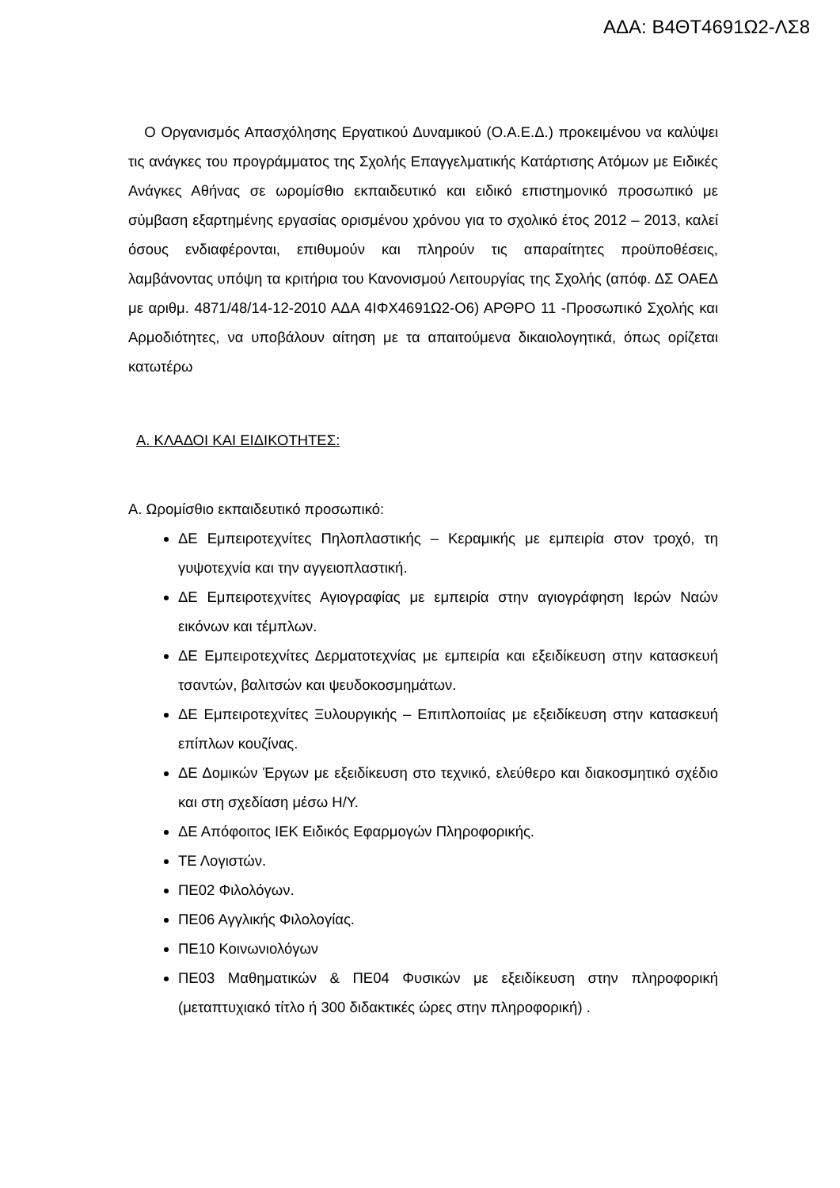ΑΔΑ: Β4ΘΤ4691Ω2-ΛΣ8
Ο Οργανισμός Απασχόλησης Εργατικού Δυναμικού (Ο.Α.Ε.Δ.) προκειμένου να καλύψει τις ανάγκες του προγράμματος της Σχολής Επαγγελματικής Κατάρτισης Ατόμων με Ειδικές Ανάγκες Αθήνας σε ωρομίσθιο εκπαιδευτικό και ειδικό επιστημονικό προσωπικό με σύμβαση εξαρτημένης εργασίας ορισμένου χρόνου για το σχολικό έτος 2012 – 2013, καλεί όσους ενδιαφέρονται, επιθυμούν και πληρούν τις απαραίτητες προϋποθέσεις, λαμβάνοντας υπόψη τα κριτήρια του Κανονισμού Λειτουργίας της Σχολής (απόφ. ΔΣ ΟΑΕΔ με αριθμ. 4871/48/14-12-2010 ΑΔΑ 4ΙΦΧ4691Ω2-Ο6) ΑΡΘΡΟ 11 -Προσωπικό Σχολής και Αρμοδιότητες, να υποβάλουν αίτηση με τα απαιτούμενα δικαιολογητικά, όπως ορίζεται κατωτέρω
Α. ΚΛΑΔΟΙ ΚΑΙ ΕΙΔΙΚΟΤΗΤΕΣ:
Α. Ωρομίσθιο εκπαιδευτικό προσωπικό:
ΔΕ Εμπειροτεχνίτες Πηλοπλαστικής – Κεραμικής με εμπειρία στον τροχό, τη γυψοτεχνία και την αγγειοπλαστική.
ΔΕ Εμπειροτεχνίτες Αγιογραφίας με εμπειρία στην αγιογράφηση Ιερών Ναών εικόνων και τέμπλων.
ΔΕ Εμπειροτεχνίτες Δερματοτεχνίας με εμπειρία και εξειδίκευση στην κατασκευή τσαντών, βαλιτσών και ψευδοκοσμημάτων.
ΔΕ Εμπειροτεχνίτες Ξυλουργικής – Επιπλοποιίας με εξειδίκευση στην κατασκευή επίπλων κουζίνας.
ΔΕ Δομικών Έργων με εξειδίκευση στο τεχνικό, ελεύθερο και διακοσμητικό σχέδιο και στη σχεδίαση μέσω Η/Υ.
ΔΕ Απόφοιτος ΙΕΚ Ειδικός Εφαρμογών Πληροφορικής.
ΤΕ Λογιστών.
ΠΕ02 Φιλολόγων.
ΠΕ06 Αγγλικής Φιλολογίας.
ΠΕ10 Κοινωνιολόγων
ΠΕ03 Μαθηματικών & ΠΕ04 Φυσικών με εξειδίκευση στην πληροφορική (μεταπτυχιακό τίτλο ή 300 διδακτικές ώρες στην πληροφορική) .